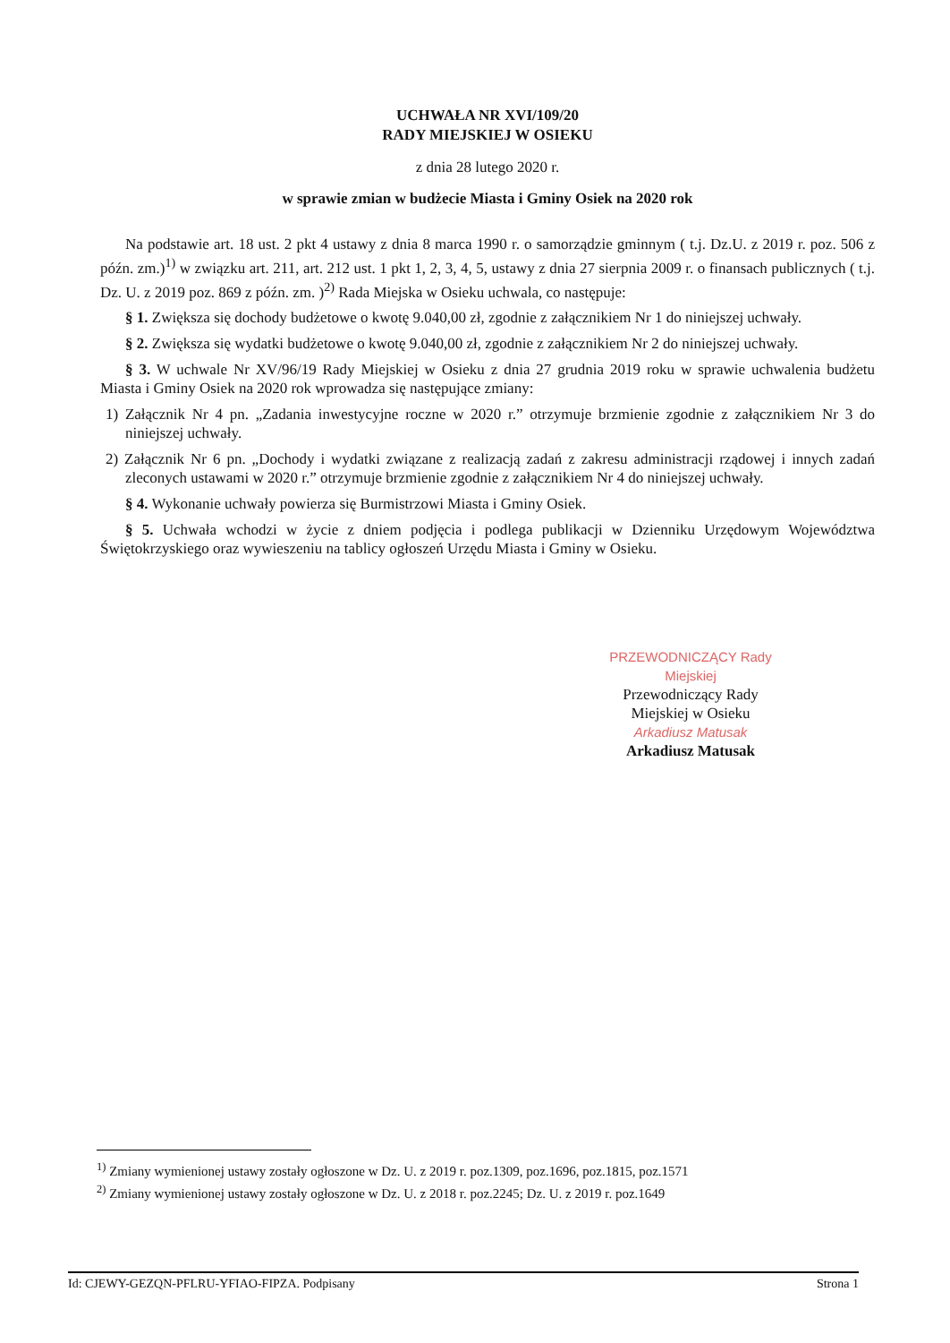UCHWAŁA NR XVI/109/20
RADY MIEJSKIEJ W OSIEKU
z dnia 28 lutego 2020 r.
w sprawie zmian w budżecie Miasta i Gminy Osiek na 2020 rok
Na podstawie art. 18 ust. 2 pkt 4 ustawy z dnia 8 marca 1990 r. o samorządzie gminnym ( t.j. Dz.U. z 2019 r. poz. 506 z późn. zm.)<sup>1)</sup> w związku art. 211, art. 212 ust. 1 pkt 1, 2, 3, 4, 5, ustawy z dnia 27 sierpnia 2009 r. o finansach publicznych ( t.j. Dz. U. z 2019 poz. 869 z późn. zm. )<sup>2)</sup> Rada Miejska w Osieku uchwala, co następuje:
§ 1. Zwiększa się dochody budżetowe o kwotę 9.040,00 zł, zgodnie z załącznikiem Nr 1 do niniejszej uchwały.
§ 2. Zwiększa się wydatki budżetowe o kwotę 9.040,00 zł, zgodnie z załącznikiem Nr 2 do niniejszej uchwały.
§ 3. W uchwale Nr XV/96/19 Rady Miejskiej w Osieku z dnia 27 grudnia 2019 roku w sprawie uchwalenia budżetu Miasta i Gminy Osiek na 2020 rok wprowadza się następujące zmiany:
1) Załącznik Nr 4 pn. „Zadania inwestycyjne roczne w 2020 r.” otrzymuje brzmienie zgodnie z załącznikiem Nr 3 do niniejszej uchwały.
2) Załącznik Nr 6 pn. „Dochody i wydatki związane z realizacją zadań z zakresu administracji rządowej i innych zadań zleconych ustawami w 2020 r.” otrzymuje brzmienie zgodnie z załącznikiem Nr 4 do niniejszej uchwały.
§ 4. Wykonanie uchwały powierza się Burmistrzowi Miasta i Gminy Osiek.
§ 5. Uchwała wchodzi w życie z dniem podjęcia i podlega publikacji w Dzienniku Urzędowym Województwa Świętokrzyskiego oraz wywieszeniu na tablicy ogłoszeń Urzędu Miasta i Gminy w Osieku.
PRZEWODNICZĄCY Rady Miejskiej
Przewodniczący Rady
Miejskiej w Osieku
Arkadiusz Matusak
Arkadiusz Matusak
<sup>1)</sup> Zmiany wymienionej ustawy zostały ogłoszone w Dz. U. z 2019 r. poz.1309, poz.1696, poz.1815, poz.1571
<sup>2)</sup> Zmiany wymienionej ustawy zostały ogłoszone w Dz. U. z 2018 r. poz.2245; Dz. U. z 2019 r. poz.1649
Id: CJEWY-GEZQN-PFLRU-YFIAO-FIPZA. Podpisany Strona 1